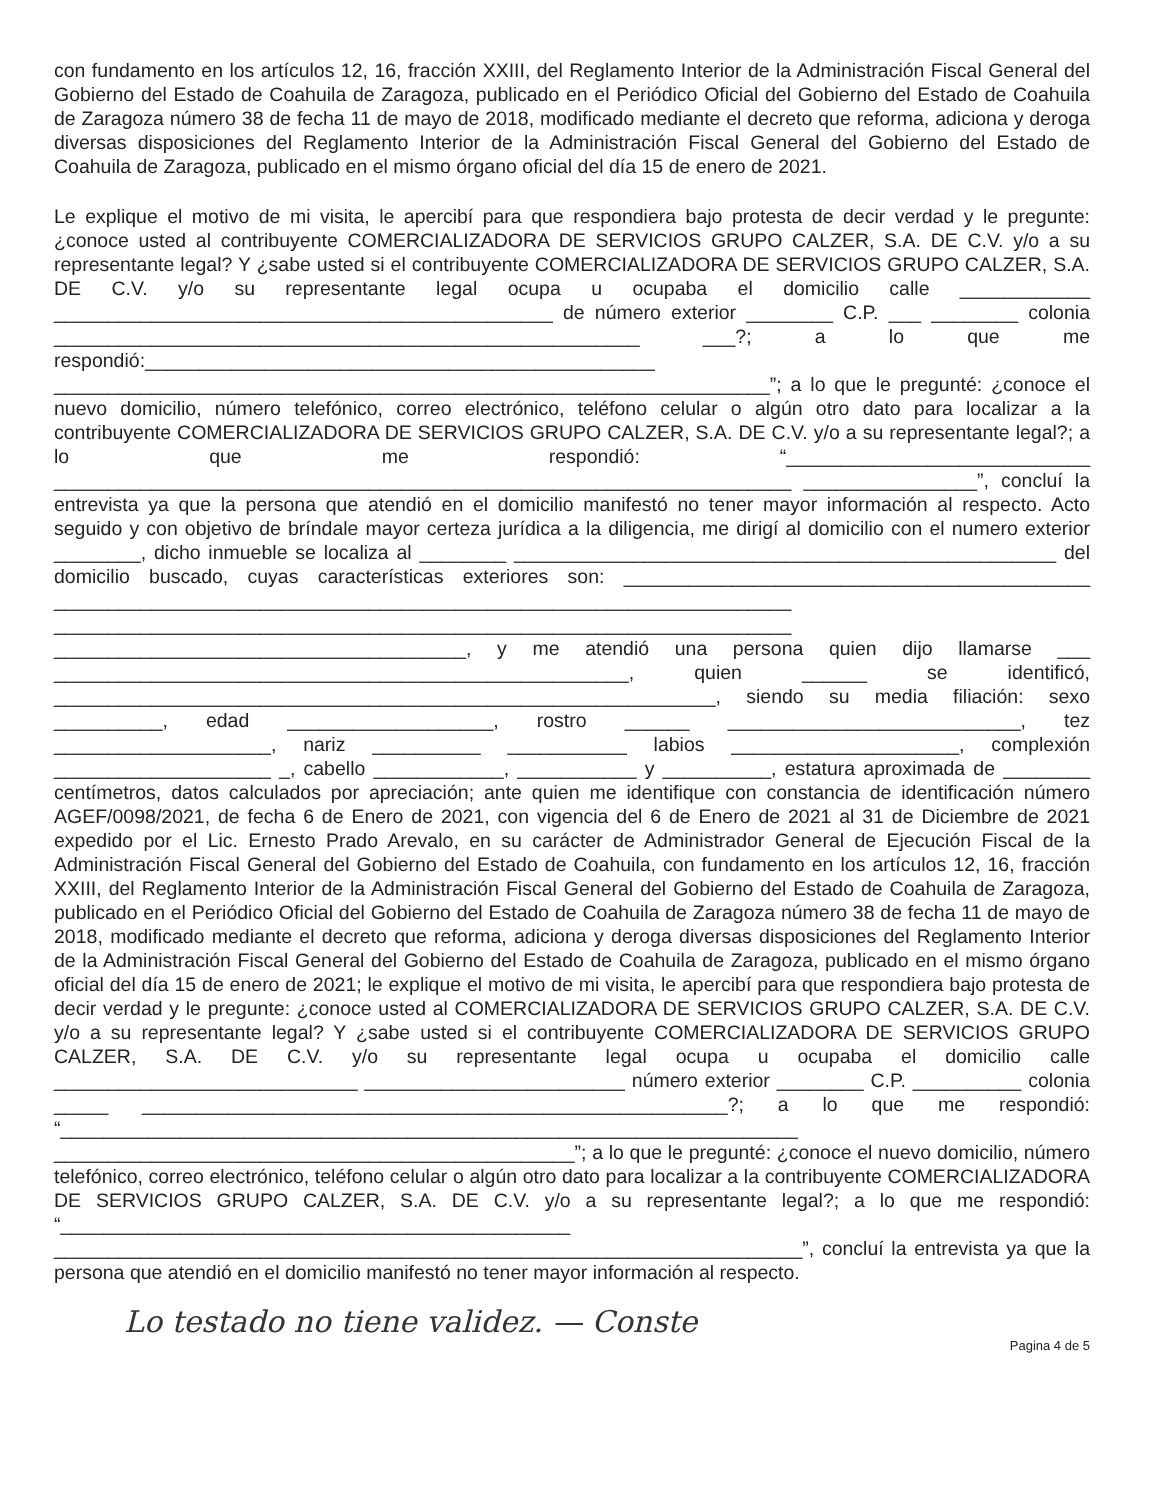con fundamento en los artículos 12, 16, fracción XXIII, del Reglamento Interior de la Administración Fiscal General del Gobierno del Estado de Coahuila de Zaragoza, publicado en el Periódico Oficial del Gobierno del Estado de Coahuila de Zaragoza número 38 de fecha 11 de mayo de 2018, modificado mediante el decreto que reforma, adiciona y deroga diversas disposiciones del Reglamento Interior de la Administración Fiscal General del Gobierno del Estado de Coahuila de Zaragoza, publicado en el mismo órgano oficial del día 15 de enero de 2021.
Le explique el motivo de mi visita, le apercibí para que respondiera bajo protesta de decir verdad y le pregunte: ¿conoce usted al contribuyente COMERCIALIZADORA DE SERVICIOS GRUPO CALZER, S.A. DE C.V. y/o a su representante legal? Y ¿sabe usted si el contribuyente COMERCIALIZADORA DE SERVICIOS GRUPO CALZER, S.A. DE C.V. y/o su representante legal ocupa u ocupaba el domicilio calle ____________ ______________________________________________ de número exterior ________ C.P. ___ ________ colonia ______________________________________________________ ___?; a lo que me respondió:_______________________________________________ __________________________________________________________________”; a lo que le pregunté: ¿conoce el nuevo domicilio, número telefónico, correo electrónico, teléfono celular o algún otro dato para localizar a la contribuyente COMERCIALIZADORA DE SERVICIOS GRUPO CALZER, S.A. DE C.V. y/o a su representante legal?; a lo que me respondió: “____________________________ ____________________________________________________________________ ________________”, concluí la entrevista ya que la persona que atendió en el domicilio manifestó no tener mayor información al respecto. Acto seguido y con objetivo de bríndale mayor certeza jurídica a la diligencia, me dirigí al domicilio con el numero exterior ________, dicho inmueble se localiza al ________ __________________________________________________ del domicilio buscado, cuyas características exteriores son: ___________________________________________ ____________________________________________________________________ ____________________________________________________________________ ______________________________________, y me atendió una persona quien dijo llamarse ___ _____________________________________________________, quien ______ se identificó, _____________________________________________________________, siendo su media filiación: sexo __________, edad ___________________, rostro ______ ___________________________, tez ____________________, nariz __________ ___________ labios _____________________, complexión ____________________ _, cabello ____________, ___________ y __________, estatura aproximada de ________ centímetros, datos calculados por apreciación; ante quien me identifique con constancia de identificación número AGEF/0098/2021, de fecha 6 de Enero de 2021, con vigencia del 6 de Enero de 2021 al 31 de Diciembre de 2021 expedido por el Lic. Ernesto Prado Arevalo, en su carácter de Administrador General de Ejecución Fiscal de la Administración Fiscal General del Gobierno del Estado de Coahuila, con fundamento en los artículos 12, 16, fracción XXIII, del Reglamento Interior de la Administración Fiscal General del Gobierno del Estado de Coahuila de Zaragoza, publicado en el Periódico Oficial del Gobierno del Estado de Coahuila de Zaragoza número 38 de fecha 11 de mayo de 2018, modificado mediante el decreto que reforma, adiciona y deroga diversas disposiciones del Reglamento Interior de la Administración Fiscal General del Gobierno del Estado de Coahuila de Zaragoza, publicado en el mismo órgano oficial del día 15 de enero de 2021; le explique el motivo de mi visita, le apercibí para que respondiera bajo protesta de decir verdad y le pregunte: ¿conoce usted al COMERCIALIZADORA DE SERVICIOS GRUPO CALZER, S.A. DE C.V. y/o a su representante legal? Y ¿sabe usted si el contribuyente COMERCIALIZADORA DE SERVICIOS GRUPO CALZER, S.A. DE C.V. y/o su representante legal ocupa u ocupaba el domicilio calle ____________________________ ________________________ número exterior ________ C.P. __________ colonia _____ ______________________________________________________?; a lo que me respondió: “____________________________________________________________________ ________________________________________________”; a lo que le pregunté: ¿conoce el nuevo domicilio, número telefónico, correo electrónico, teléfono celular o algún otro dato para localizar a la contribuyente COMERCIALIZADORA DE SERVICIOS GRUPO CALZER, S.A. DE C.V. y/o a su representante legal?; a lo que me respondió: “_______________________________________________ _____________________________________________________________________”, concluí la entrevista ya que la persona que atendió en el domicilio manifestó no tener mayor información al respecto.
Lo testado no tiene validez. — Conste
Pagina 4 de 5